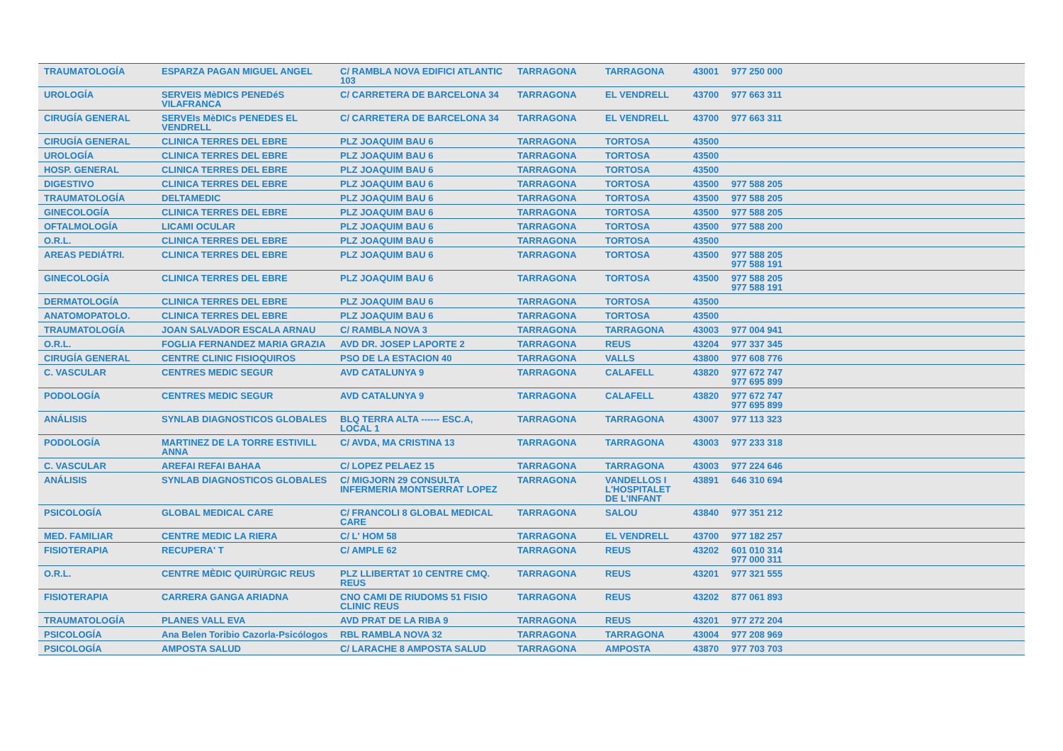| TRAUMATOLOGÍA | ESPARZA PAGAN MIGUEL ANGEL | C/ RAMBLA NOVA EDIFICI ATLANTIC 103 | TARRAGONA | TARRAGONA | 43001 | 977 250 000 |
| UROLOGÍA | SERVEIS MèDICS PENEDéS VILAFRANCA | C/ CARRETERA DE BARCELONA 34 | TARRAGONA | EL VENDRELL | 43700 | 977 663 311 |
| CIRUGÍA GENERAL | SERVEIs MèDICs PENEDES EL VENDRELL | C/ CARRETERA DE BARCELONA 34 | TARRAGONA | EL VENDRELL | 43700 | 977 663 311 |
| CIRUGÍA GENERAL | CLINICA TERRES DEL EBRE | PLZ JOAQUIM BAU 6 | TARRAGONA | TORTOSA | 43500 | |
| UROLOGÍA | CLINICA TERRES DEL EBRE | PLZ JOAQUIM BAU 6 | TARRAGONA | TORTOSA | 43500 | |
| HOSP. GENERAL | CLINICA TERRES DEL EBRE | PLZ JOAQUIM BAU 6 | TARRAGONA | TORTOSA | 43500 | |
| DIGESTIVO | CLINICA TERRES DEL EBRE | PLZ JOAQUIM BAU 6 | TARRAGONA | TORTOSA | 43500 | 977 588 205 |
| TRAUMATOLOGÍA | DELTAMEDIC | PLZ JOAQUIM BAU 6 | TARRAGONA | TORTOSA | 43500 | 977 588 205 |
| GINECOLOGÍA | CLINICA TERRES DEL EBRE | PLZ JOAQUIM BAU 6 | TARRAGONA | TORTOSA | 43500 | 977 588 205 |
| OFTALMOLOGÍA | LICAMI OCULAR | PLZ JOAQUIM BAU 6 | TARRAGONA | TORTOSA | 43500 | 977 588 200 |
| O.R.L. | CLINICA TERRES DEL EBRE | PLZ JOAQUIM BAU 6 | TARRAGONA | TORTOSA | 43500 | |
| AREAS PEDIÁTRI. | CLINICA TERRES DEL EBRE | PLZ JOAQUIM BAU 6 | TARRAGONA | TORTOSA | 43500 | 977 588 205 977 588 191 |
| GINECOLOGÍA | CLINICA TERRES DEL EBRE | PLZ JOAQUIM BAU 6 | TARRAGONA | TORTOSA | 43500 | 977 588 205 977 588 191 |
| DERMATOLOGÍA | CLINICA TERRES DEL EBRE | PLZ JOAQUIM BAU 6 | TARRAGONA | TORTOSA | 43500 | |
| ANATOMOPATOLO. | CLINICA TERRES DEL EBRE | PLZ JOAQUIM BAU 6 | TARRAGONA | TORTOSA | 43500 | |
| TRAUMATOLOGÍA | JOAN SALVADOR ESCALA ARNAU | C/ RAMBLA NOVA 3 | TARRAGONA | TARRAGONA | 43003 | 977 004 941 |
| O.R.L. | FOGLIA FERNANDEZ MARIA GRAZIA | AVD DR. JOSEP LAPORTE 2 | TARRAGONA | REUS | 43204 | 977 337 345 |
| CIRUGÍA GENERAL | CENTRE CLINIC FISIOQUIROS | PSO DE LA ESTACION 40 | TARRAGONA | VALLS | 43800 | 977 608 776 |
| C. VASCULAR | CENTRES MEDIC SEGUR | AVD CATALUNYA 9 | TARRAGONA | CALAFELL | 43820 | 977 672 747 977 695 899 |
| PODOLOGÍA | CENTRES MEDIC SEGUR | AVD CATALUNYA 9 | TARRAGONA | CALAFELL | 43820 | 977 672 747 977 695 899 |
| ANÁLISIS | SYNLAB DIAGNOSTICOS GLOBALES | BLQ TERRA ALTA ------ ESC.A, LOCAL 1 | TARRAGONA | TARRAGONA | 43007 | 977 113 323 |
| PODOLOGÍA | MARTINEZ DE LA TORRE ESTIVILL ANNA | C/ AVDA, MA CRISTINA 13 | TARRAGONA | TARRAGONA | 43003 | 977 233 318 |
| C. VASCULAR | AREFAI REFAI BAHAA | C/ LOPEZ PELAEZ 15 | TARRAGONA | TARRAGONA | 43003 | 977 224 646 |
| ANÁLISIS | SYNLAB DIAGNOSTICOS GLOBALES | C/ MIGJORN 29 CONSULTA INFERMERIA MONTSERRAT LOPEZ | TARRAGONA | VANDELLOS I L'HOSPITALET DE L'INFANT | 43891 | 646 310 694 |
| PSICOLOGÍA | GLOBAL MEDICAL CARE | C/ FRANCOLI 8 GLOBAL MEDICAL CARE | TARRAGONA | SALOU | 43840 | 977 351 212 |
| MED. FAMILIAR | CENTRE MEDIC LA RIERA | C/ L' HOM 58 | TARRAGONA | EL VENDRELL | 43700 | 977 182 257 |
| FISIOTERAPIA | RECUPERA' T | C/ AMPLE 62 | TARRAGONA | REUS | 43202 | 601 010 314 977 000 311 |
| O.R.L. | CENTRE MÈDIC QUIRÙRGIC REUS | PLZ LLIBERTAT 10 CENTRE CMQ. REUS | TARRAGONA | REUS | 43201 | 977 321 555 |
| FISIOTERAPIA | CARRERA GANGA ARIADNA | CNO CAMI DE RIUDOMS 51 FISIO CLINIC REUS | TARRAGONA | REUS | 43202 | 877 061 893 |
| TRAUMATOLOGÍA | PLANES VALL EVA | AVD PRAT DE LA RIBA 9 | TARRAGONA | REUS | 43201 | 977 272 204 |
| PSICOLOGÍA | Ana Belen Toribio Cazorla-Psicólogos | RBL RAMBLA NOVA 32 | TARRAGONA | TARRAGONA | 43004 | 977 208 969 |
| PSICOLOGÍA | AMPOSTA SALUD | C/ LARACHE 8 AMPOSTA SALUD | TARRAGONA | AMPOSTA | 43870 | 977 703 703 |